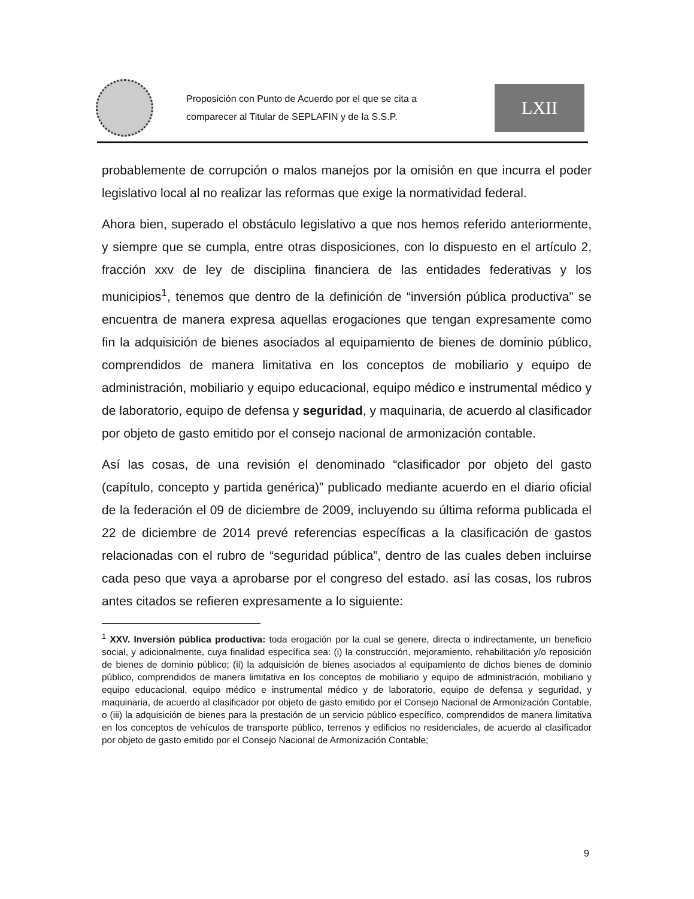Proposición con Punto de Acuerdo por el que se cita a comparecer al Titular de SEPLAFIN y de la S.S.P.
LXII
probablemente de corrupción o malos manejos por la omisión en que incurra el poder legislativo local al no realizar las reformas que exige la normatividad federal.
Ahora bien, superado el obstáculo legislativo a que nos hemos referido anteriormente, y siempre que se cumpla, entre otras disposiciones, con lo dispuesto en el artículo 2, fracción xxv de ley de disciplina financiera de las entidades federativas y los municipios<sup>1</sup>, tenemos que dentro de la definición de “inversión pública productiva” se encuentra de manera expresa aquellas erogaciones que tengan expresamente como fin la adquisición de bienes asociados al equipamiento de bienes de dominio público, comprendidos de manera limitativa en los conceptos de mobiliario y equipo de administración, mobiliario y equipo educacional, equipo médico e instrumental médico y de laboratorio, equipo de defensa y seguridad, y maquinaria, de acuerdo al clasificador por objeto de gasto emitido por el consejo nacional de armonización contable.
Así las cosas, de una revisión el denominado “clasificador por objeto del gasto (capítulo, concepto y partida genérica)” publicado mediante acuerdo en el diario oficial de la federación el 09 de diciembre de 2009, incluyendo su última reforma publicada el 22 de diciembre de 2014 prevé referencias específicas a la clasificación de gastos relacionadas con el rubro de “seguridad pública”, dentro de las cuales deben incluirse cada peso que vaya a aprobarse por el congreso del estado. así las cosas, los rubros antes citados se refieren expresamente a lo siguiente:
<sup>1</sup> XXV. Inversión pública productiva: toda erogación por la cual se genere, directa o indirectamente, un beneficio social, y adicionalmente, cuya finalidad específica sea: (i) la construcción, mejoramiento, rehabilitación y/o reposición de bienes de dominio público; (ii) la adquisición de bienes asociados al equipamiento de dichos bienes de dominio público, comprendidos de manera limitativa en los conceptos de mobiliario y equipo de administración, mobiliario y equipo educacional, equipo médico e instrumental médico y de laboratorio, equipo de defensa y seguridad, y maquinaria, de acuerdo al clasificador por objeto de gasto emitido por el Consejo Nacional de Armonización Contable, o (iii) la adquisición de bienes para la prestación de un servicio público específico, comprendidos de manera limitativa en los conceptos de vehículos de transporte público, terrenos y edificios no residenciales, de acuerdo al clasificador por objeto de gasto emitido por el Consejo Nacional de Armonización Contable;
9